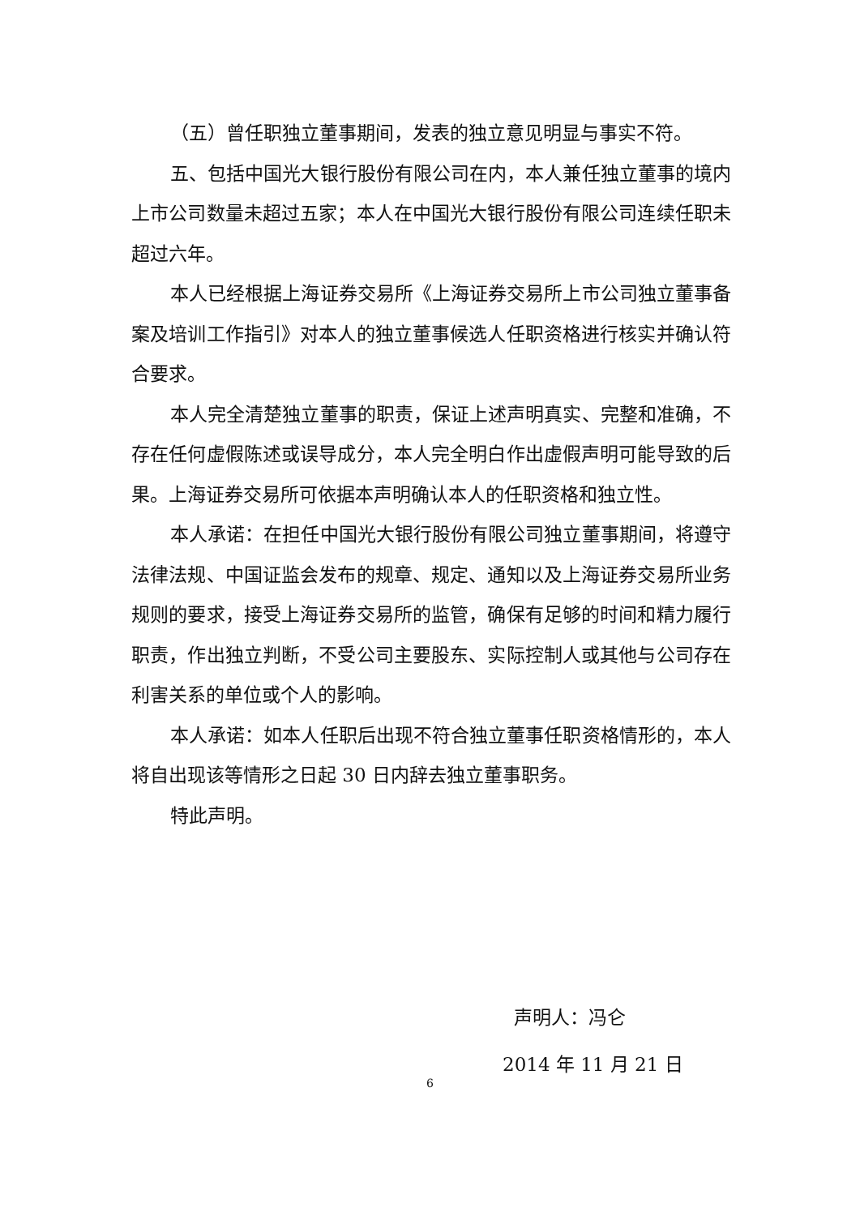（五）曾任职独立董事期间，发表的独立意见明显与事实不符。
五、包括中国光大银行股份有限公司在内，本人兼任独立董事的境内上市公司数量未超过五家；本人在中国光大银行股份有限公司连续任职未超过六年。
本人已经根据上海证券交易所《上海证券交易所上市公司独立董事备案及培训工作指引》对本人的独立董事候选人任职资格进行核实并确认符合要求。
本人完全清楚独立董事的职责，保证上述声明真实、完整和准确，不存在任何虚假陈述或误导成分，本人完全明白作出虚假声明可能导致的后果。上海证券交易所可依据本声明确认本人的任职资格和独立性。
本人承诺：在担任中国光大银行股份有限公司独立董事期间，将遵守法律法规、中国证监会发布的规章、规定、通知以及上海证券交易所业务规则的要求，接受上海证券交易所的监管，确保有足够的时间和精力履行职责，作出独立判断，不受公司主要股东、实际控制人或其他与公司存在利害关系的单位或个人的影响。
本人承诺：如本人任职后出现不符合独立董事任职资格情形的，本人将自出现该等情形之日起 30 日内辞去独立董事职务。
特此声明。
声明人：冯仑
2014 年 11 月 21 日
6